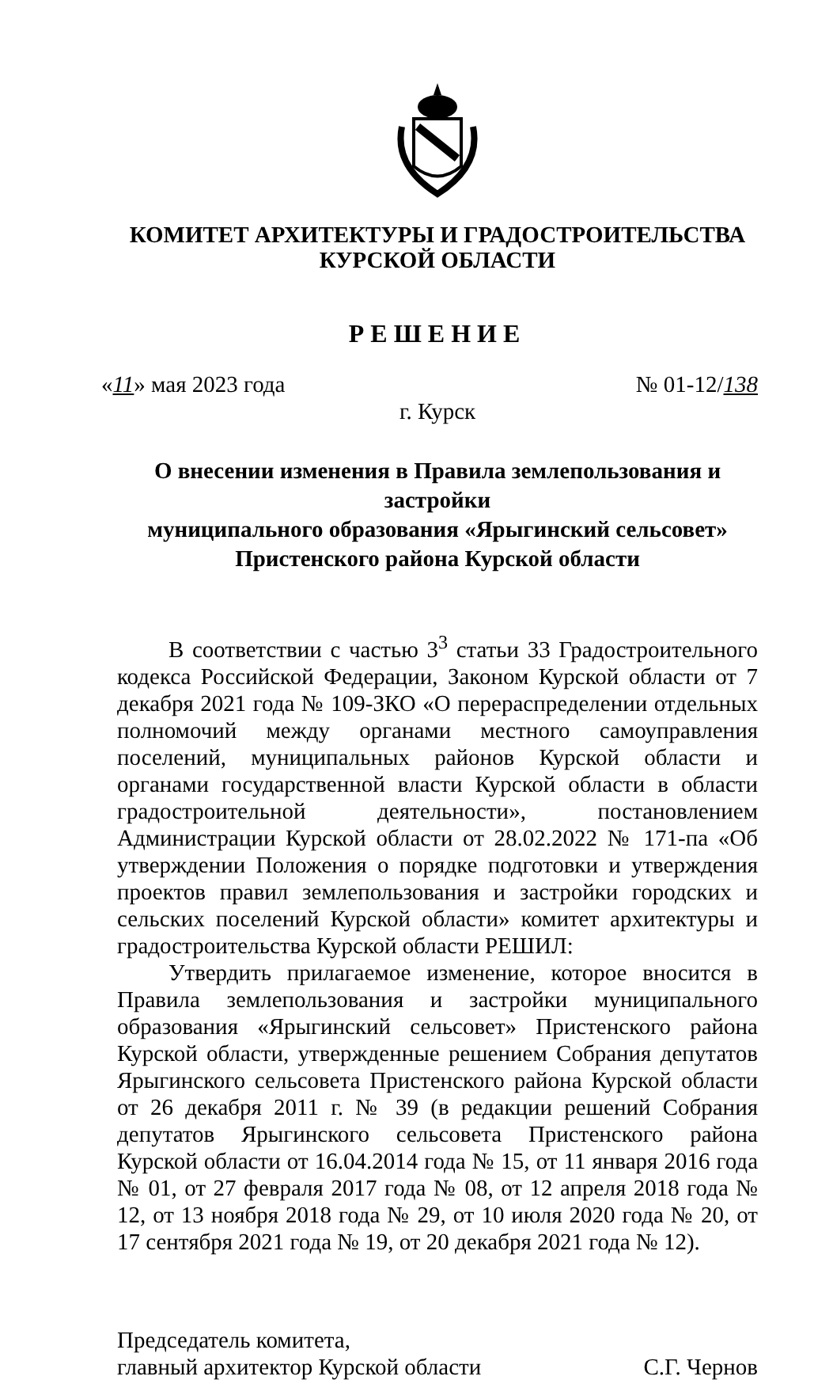КОМИТЕТ АРХИТЕКТУРЫ И ГРАДОСТРОИТЕЛЬСТВА
КУРСКОЙ ОБЛАСТИ
РЕШЕНИЕ
«11» мая 2023 года № 01-12/138
г. Курск
О внесении изменения в Правила землепользования и застройки
муниципального образования «Ярыгинский сельсовет»
Пристенского района Курской области
В соответствии с частью 3<sup>3</sup> статьи 33 Градостроительного кодекса Российской Федерации, Законом Курской области от 7 декабря 2021 года № 109-ЗКО «О перераспределении отдельных полномочий между органами местного самоуправления поселений, муниципальных районов Курской области и органами государственной власти Курской области в области градостроительной деятельности», постановлением Администрации Курской области от 28.02.2022 № 171-па «Об утверждении Положения о порядке подготовки и утверждения проектов правил землепользования и застройки городских и сельских поселений Курской области» комитет архитектуры и градостроительства Курской области РЕШИЛ:
Утвердить прилагаемое изменение, которое вносится в Правила землепользования и застройки муниципального образования «Ярыгинский сельсовет» Пристенского района Курской области, утвержденные решением Собрания депутатов Ярыгинского сельсовета Пристенского района Курской области от 26 декабря 2011 г. № 39 (в редакции решений Собрания депутатов Ярыгинского сельсовета Пристенского района Курской области от 16.04.2014 года № 15, от 11 января 2016 года № 01, от 27 февраля 2017 года № 08, от 12 апреля 2018 года № 12, от 13 ноября 2018 года № 29, от 10 июля 2020 года № 20, от 17 сентября 2021 года № 19, от 20 декабря 2021 года № 12).
Председатель комитета,
главный архитектор Курской области
С.Г. Чернов